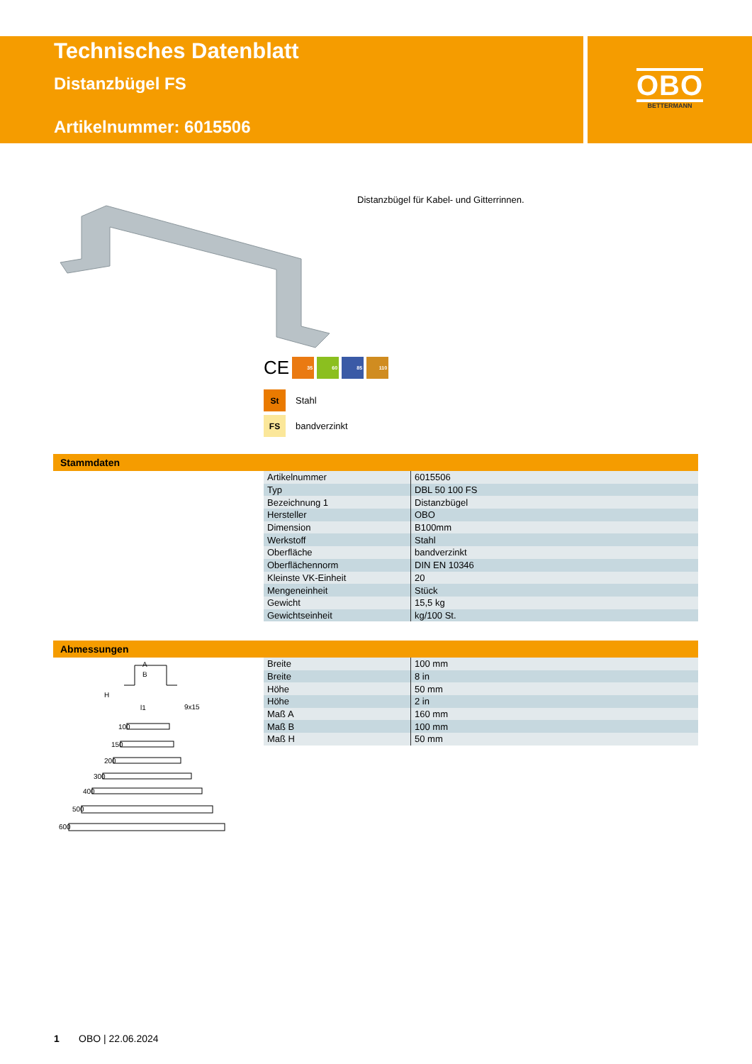Technisches Datenblatt
Distanzbügel FS
Artikelnummer: 6015506
OBO
BETTERMANN
Distanzbügel für Kabel- und Gitterrinnen.
CE
35 60 85 110
St Stahl
FS bandverzinkt
Stammdaten
| Artikelnummer | 6015506 |
| Typ | DBL 50 100 FS |
| Bezeichnung 1 | Distanzbügel |
| Hersteller | OBO |
| Dimension | B100mm |
| Werkstoff | Stahl |
| Oberfläche | bandverzinkt |
| Oberflächennorm | DIN EN 10346 |
| Kleinste VK-Einheit | 20 |
| Mengeneinheit | Stück |
| Gewicht | 15,5 kg |
| Gewichtseinheit | kg/100 St. |
Abmessungen
A
B
H
l1
9x15
100
150
200
300
400
500
600
| Breite | 100 mm |
| Breite | 8 in |
| Höhe | 50 mm |
| Höhe | 2 in |
| Maß A | 160 mm |
| Maß B | 100 mm |
| Maß H | 50 mm |
1 OBO | 22.06.2024